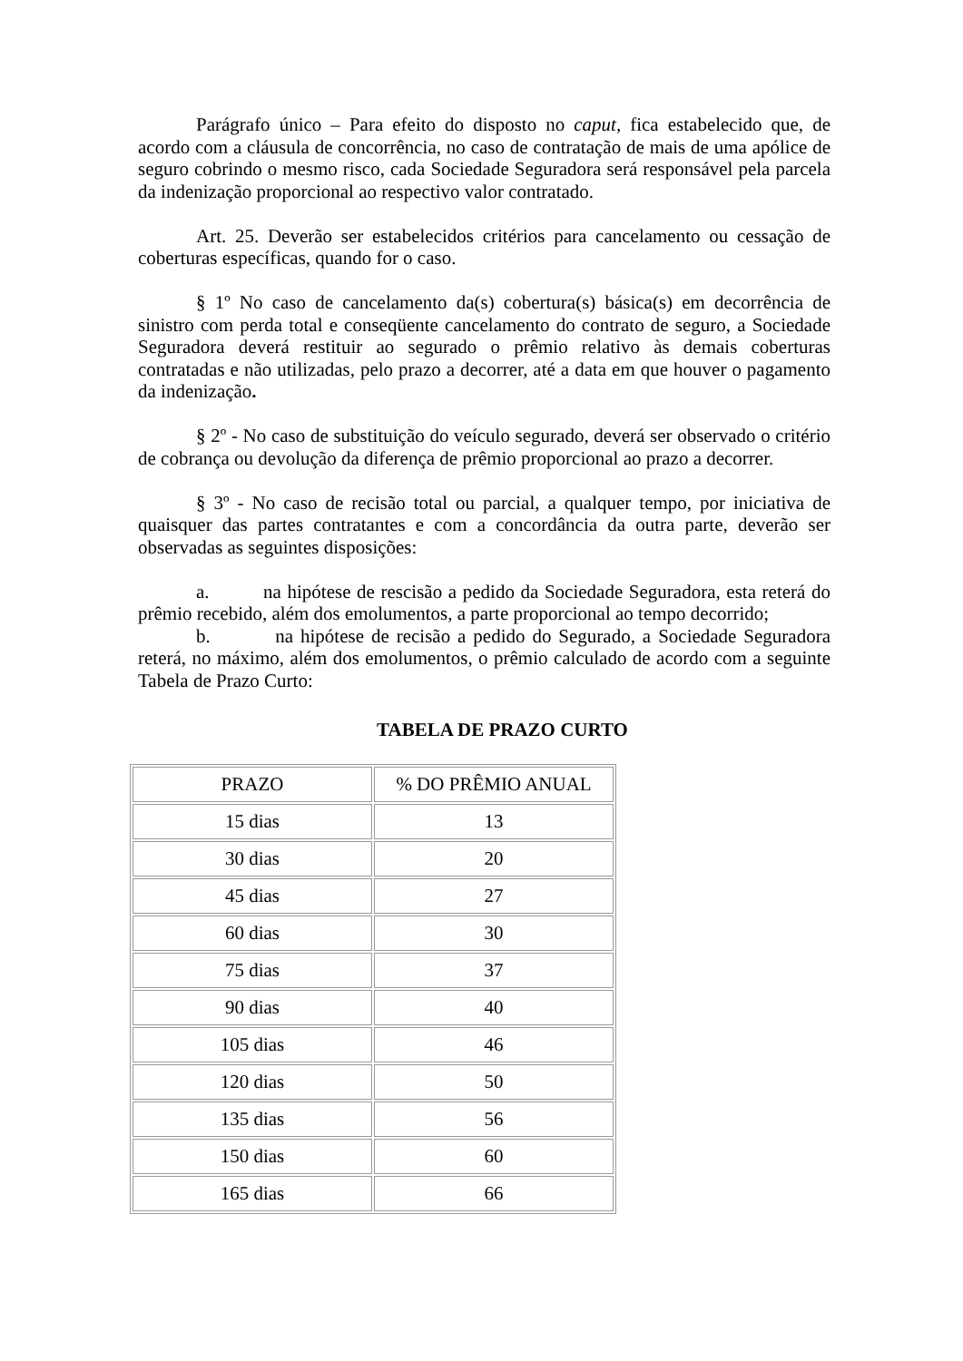Parágrafo único – Para efeito do disposto no caput, fica estabelecido que, de acordo com a cláusula de concorrência, no caso de contratação de mais de uma apólice de seguro cobrindo o mesmo risco, cada Sociedade Seguradora será responsável pela parcela da indenização proporcional ao respectivo valor contratado.
Art. 25. Deverão ser estabelecidos critérios para cancelamento ou cessação de coberturas específicas, quando for o caso.
§ 1º No caso de cancelamento da(s) cobertura(s) básica(s) em decorrência de sinistro com perda total e conseqüente cancelamento do contrato de seguro, a Sociedade Seguradora deverá restituir ao segurado o prêmio relativo às demais coberturas contratadas e não utilizadas, pelo prazo a decorrer, até a data em que houver o pagamento da indenização.
§ 2º - No caso de substituição do veículo segurado, deverá ser observado o critério de cobrança ou devolução da diferença de prêmio proporcional ao prazo a decorrer.
§ 3º - No caso de recisão total ou parcial, a qualquer tempo, por iniciativa de quaisquer das partes contratantes e com a concordância da outra parte, deverão ser observadas as seguintes disposições:
a. na hipótese de rescisão a pedido da Sociedade Seguradora, esta reterá do prêmio recebido, além dos emolumentos, a parte proporcional ao tempo decorrido;
b. na hipótese de recisão a pedido do Segurado, a Sociedade Seguradora reterá, no máximo, além dos emolumentos, o prêmio calculado de acordo com a seguinte Tabela de Prazo Curto:
TABELA DE PRAZO CURTO
| PRAZO | % DO PRÊMIO ANUAL |
| 15 dias | 13 |
| 30 dias | 20 |
| 45 dias | 27 |
| 60 dias | 30 |
| 75 dias | 37 |
| 90 dias | 40 |
| 105 dias | 46 |
| 120 dias | 50 |
| 135 dias | 56 |
| 150 dias | 60 |
| 165 dias | 66 |